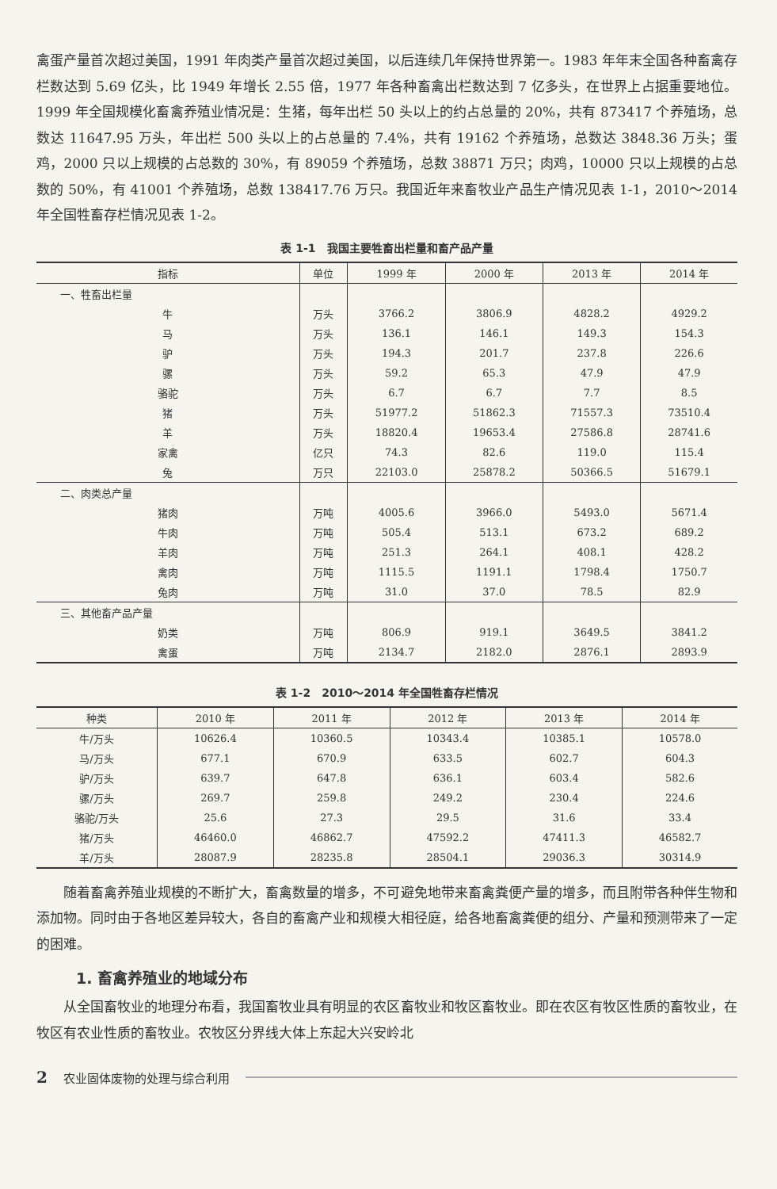禽蛋产量首次超过美国，1991 年肉类产量首次超过美国，以后连续几年保持世界第一。1983 年年末全国各种畜禽存栏数达到 5.69 亿头，比 1949 年增长 2.55 倍，1977 年各种畜禽出栏数达到 7 亿多头，在世界上占据重要地位。1999 年全国规模化畜禽养殖业情况是：生猪，每年出栏 50 头以上的约占总量的 20%，共有 873417 个养殖场，总数达 11647.95 万头，年出栏 500 头以上的占总量的 7.4%，共有 19162 个养殖场，总数达 3848.36 万头；蛋鸡，2000 只以上规模的占总数的 30%，有 89059 个养殖场，总数 38871 万只；肉鸡，10000 只以上规模的占总数的 50%，有 41001 个养殖场，总数 138417.76 万只。我国近年来畜牧业产品生产情况见表 1-1，2010～2014 年全国牲畜存栏情况见表 1-2。
表 1-1　我国主要牲畜出栏量和畜产品产量
| 指标 | 单位 | 1999 年 | 2000 年 | 2013 年 | 2014 年 |
| --- | --- | --- | --- | --- | --- |
| 一、牲畜出栏量 | | | | | |
| 牛 | 万头 | 3766.2 | 3806.9 | 4828.2 | 4929.2 |
| 马 | 万头 | 136.1 | 146.1 | 149.3 | 154.3 |
| 驴 | 万头 | 194.3 | 201.7 | 237.8 | 226.6 |
| 骡 | 万头 | 59.2 | 65.3 | 47.9 | 47.9 |
| 骆驼 | 万头 | 6.7 | 6.7 | 7.7 | 8.5 |
| 猪 | 万头 | 51977.2 | 51862.3 | 71557.3 | 73510.4 |
| 羊 | 万头 | 18820.4 | 19653.4 | 27586.8 | 28741.6 |
| 家禽 | 亿只 | 74.3 | 82.6 | 119.0 | 115.4 |
| 兔 | 万只 | 22103.0 | 25878.2 | 50366.5 | 51679.1 |
| 二、肉类总产量 | | | | | |
| 猪肉 | 万吨 | 4005.6 | 3966.0 | 5493.0 | 5671.4 |
| 牛肉 | 万吨 | 505.4 | 513.1 | 673.2 | 689.2 |
| 羊肉 | 万吨 | 251.3 | 264.1 | 408.1 | 428.2 |
| 禽肉 | 万吨 | 1115.5 | 1191.1 | 1798.4 | 1750.7 |
| 兔肉 | 万吨 | 31.0 | 37.0 | 78.5 | 82.9 |
| 三、其他畜产品产量 | | | | | |
| 奶类 | 万吨 | 806.9 | 919.1 | 3649.5 | 3841.2 |
| 禽蛋 | 万吨 | 2134.7 | 2182.0 | 2876.1 | 2893.9 |
表 1-2　2010～2014 年全国牲畜存栏情况
| 种类 | 2010 年 | 2011 年 | 2012 年 | 2013 年 | 2014 年 |
| --- | --- | --- | --- | --- | --- |
| 牛/万头 | 10626.4 | 10360.5 | 10343.4 | 10385.1 | 10578.0 |
| 马/万头 | 677.1 | 670.9 | 633.5 | 602.7 | 604.3 |
| 驴/万头 | 639.7 | 647.8 | 636.1 | 603.4 | 582.6 |
| 骡/万头 | 269.7 | 259.8 | 249.2 | 230.4 | 224.6 |
| 骆驼/万头 | 25.6 | 27.3 | 29.5 | 31.6 | 33.4 |
| 猪/万头 | 46460.0 | 46862.7 | 47592.2 | 47411.3 | 46582.7 |
| 羊/万头 | 28087.9 | 28235.8 | 28504.1 | 29036.3 | 30314.9 |
随着畜禽养殖业规模的不断扩大，畜禽数量的增多，不可避免地带来畜禽粪便产量的增多，而且附带各种伴生物和添加物。同时由于各地区差异较大，各自的畜禽产业和规模大相径庭，给各地畜禽粪便的组分、产量和预测带来了一定的困难。
1. 畜禽养殖业的地域分布
从全国畜牧业的地理分布看，我国畜牧业具有明显的农区畜牧业和牧区畜牧业。即在农区有牧区性质的畜牧业，在牧区有农业性质的畜牧业。农牧区分界线大体上东起大兴安岭北
2 农业固体废物的处理与综合利用